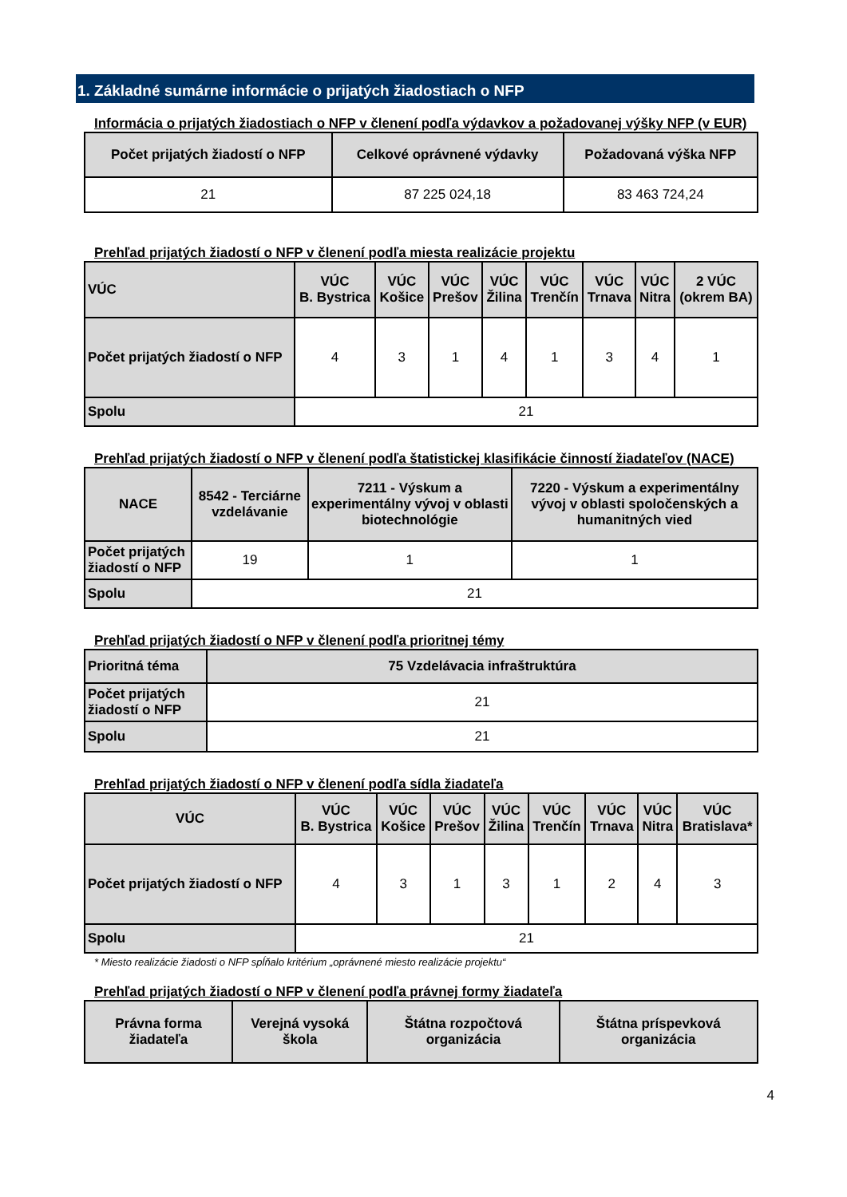1. Základné sumárne informácie o prijatých žiadostiach o NFP
Informácia o prijatých žiadostiach o NFP v členení podľa výdavkov a požadovanej výšky NFP (v EUR)
| Počet prijatých žiadostí o NFP | Celkové oprávnené výdavky | Požadovaná výška NFP |
| --- | --- | --- |
| 21 | 87 225 024,18 | 83 463 724,24 |
Prehľad prijatých žiadostí o NFP v členení podľa miesta realizácie projektu
| VÚC | VÚC B. Bystrica | VÚC Košice | VÚC Prešov | VÚC Žilina | VÚC Trenčín | VÚC Trnava | VÚC Nitra | 2 VÚC (okrem BA) |
| --- | --- | --- | --- | --- | --- | --- | --- | --- |
| Počet prijatých žiadostí o NFP | 4 | 3 | 1 | 4 | 1 | 3 | 4 | 1 |
| Spolu | 21 | | | | | | | |
Prehľad prijatých žiadostí o NFP v členení podľa štatistickej klasifikácie činností žiadateľov (NACE)
| NACE | 8542 - Terciárne vzdelávanie | 7211 - Výskum a experimentálny vývoj v oblasti biotechnológie | 7220 - Výskum a experimentálny vývoj v oblasti spoločenských a humanitných vied |
| --- | --- | --- | --- |
| Počet prijatých žiadostí o NFP | 19 | 1 | 1 |
| Spolu | 21 | | |
Prehľad prijatých žiadostí o NFP v členení podľa prioritnej témy
| Prioritná téma | 75 Vzdelávacia infraštruktúra |
| --- | --- |
| Počet prijatých žiadostí o NFP | 21 |
| Spolu | 21 |
Prehľad prijatých žiadostí o NFP v členení podľa sídla žiadateľa
| VÚC | VÚC B. Bystrica | VÚC Košice | VÚC Prešov | VÚC Žilina | VÚC Trenčín | VÚC Trnava | VÚC Nitra | VÚC Bratislava* |
| --- | --- | --- | --- | --- | --- | --- | --- | --- |
| Počet prijatých žiadostí o NFP | 4 | 3 | 1 | 3 | 1 | 2 | 4 | 3 |
| Spolu | 21 | | | | | | | |
* Miesto realizácie žiadosti o NFP spĺňalo kritérium „oprávnené miesto realizácie projektu“
Prehľad prijatých žiadostí o NFP v členení podľa právnej formy žiadateľa
| Právna forma žiadateľa | Verejná vysoká škola | Štátna rozpočtová organizácia | Štátna príspevková organizácia |
| --- | --- | --- | --- |
4